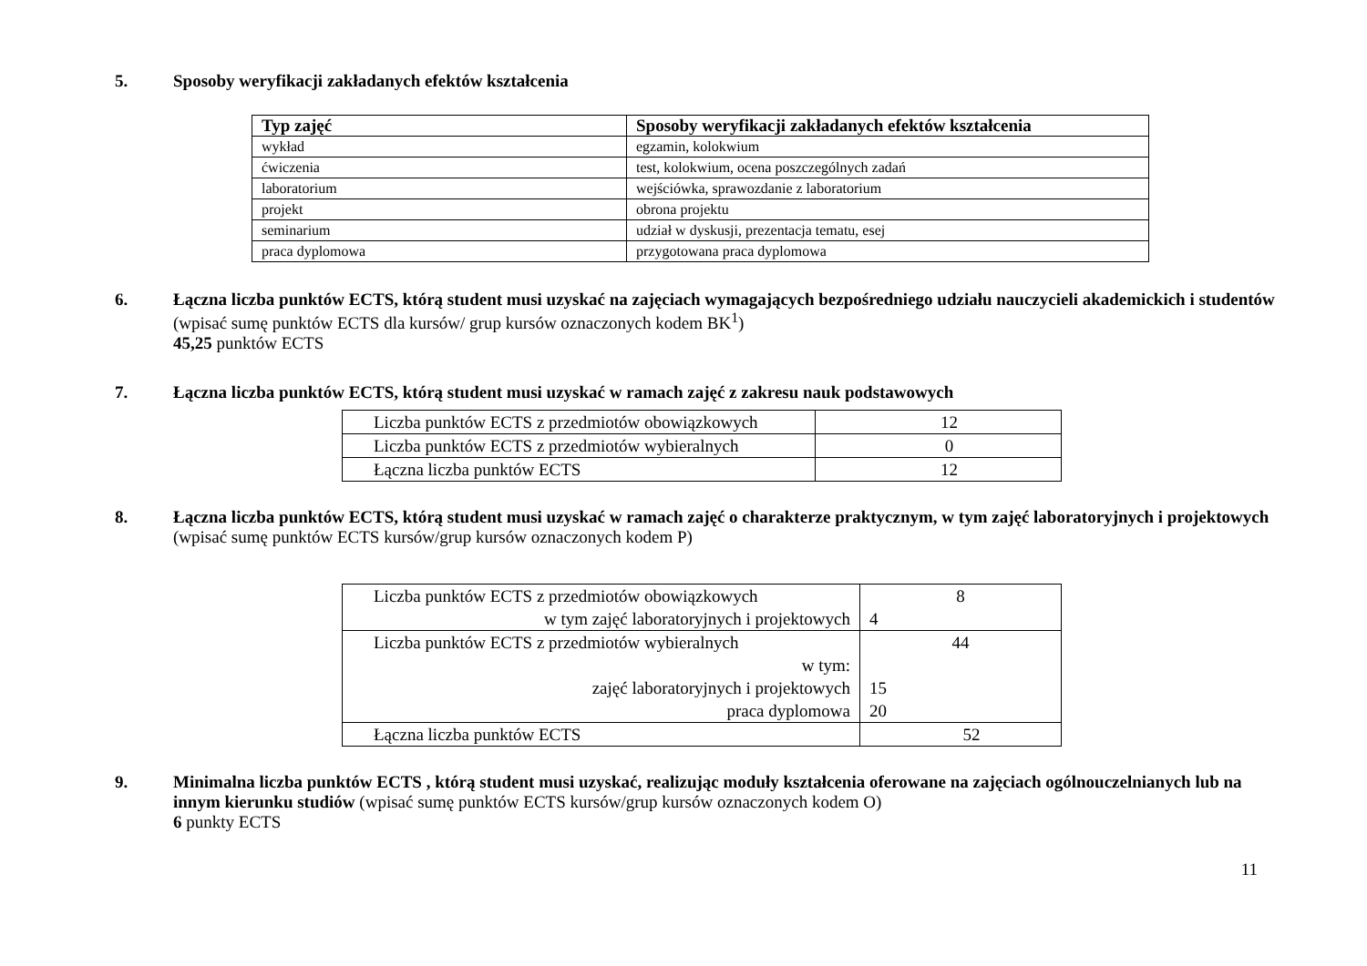5. Sposoby weryfikacji zakładanych efektów kształcenia
| Typ zajęć | Sposoby weryfikacji zakładanych efektów kształcenia |
| --- | --- |
| wykład | egzamin, kolokwium |
| ćwiczenia | test, kolokwium, ocena poszczególnych zadań |
| laboratorium | wejściówka, sprawozdanie z laboratorium |
| projekt | obrona projektu |
| seminarium | udział w dyskusji, prezentacja tematu, esej |
| praca dyplomowa | przygotowana praca dyplomowa |
6. Łączna liczba punktów ECTS, którą student musi uzyskać na zajęciach wymagających bezpośredniego udziału nauczycieli akademickich i studentów (wpisać sumę punktów ECTS dla kursów/ grup kursów oznaczonych kodem BK<sup>1</sup>)
45,25 punktów ECTS
7. Łączna liczba punktów ECTS, którą student musi uzyskać w ramach zajęć z zakresu nauk podstawowych
| Liczba punktów ECTS z przedmiotów obowiązkowych | 12 |
| Liczba punktów ECTS z przedmiotów wybieralnych | 0 |
| Łączna liczba punktów ECTS | 12 |
8. Łączna liczba punktów ECTS, którą student musi uzyskać w ramach zajęć o charakterze praktycznym, w tym zajęć laboratoryjnych i projektowych (wpisać sumę punktów ECTS kursów/grup kursów oznaczonych kodem P)
| Liczba punktów ECTS z przedmiotów obowiązkowych w tym zajęć laboratoryjnych i projektowych | 8 4 |
| Liczba punktów ECTS z przedmiotów wybieralnych w tym: zajęć laboratoryjnych i projektowych praca dyplomowa | 44 15 20 |
| Łączna liczba punktów ECTS | 52 |
9. Minimalna liczba punktów ECTS , którą student musi uzyskać, realizując moduły kształcenia oferowane na zajęciach ogólnouczelnianych lub na innym kierunku studiów (wpisać sumę punktów ECTS kursów/grup kursów oznaczonych kodem O)
6 punkty ECTS
11